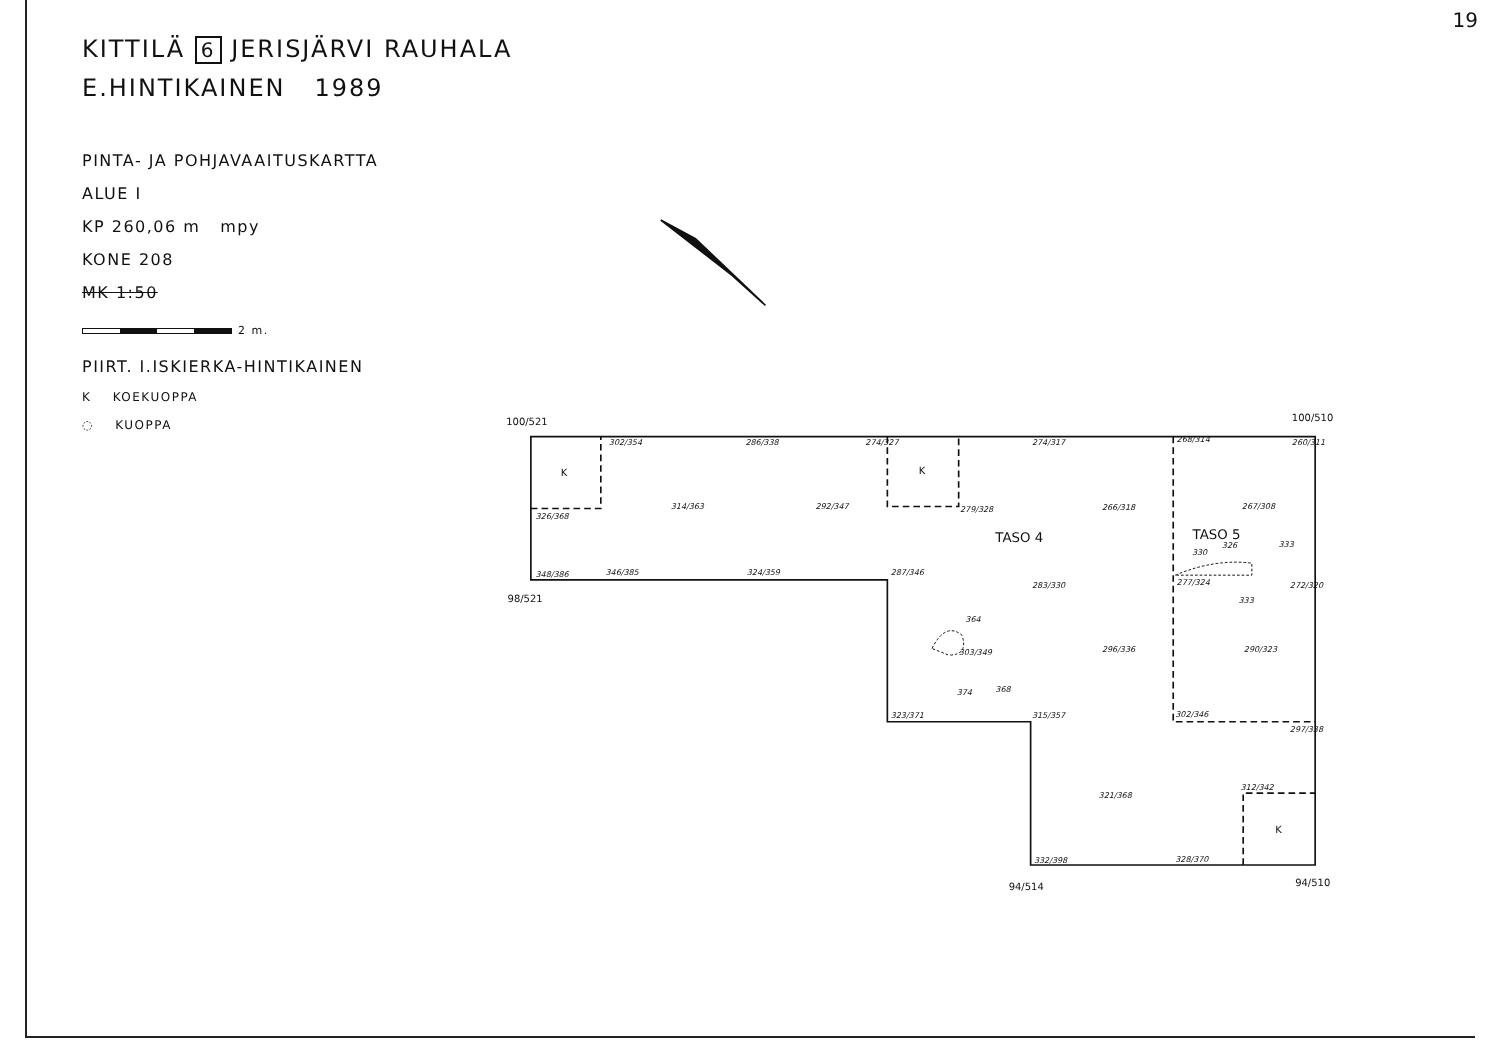19
KITTILÄ 6 JERISJÄRVI RAUHALA
E.HINTIKAINEN 1989
PINTA- JA POHJAVAAITUSKARTTA
ALUE I
KP 260,06 m mpy
KONE 208
MK 1:50
2 m.
PIIRT. I.ISKIERKA-HINTIKAINEN
K KOEKUOPPA
◌ KUOPPA
100/521
100/510
98/521
94/514
94/510
K
K
K
TASO 4
TASO 5
302/354
286/338
274/327
274/317
268/314
260/311
326/368
314/363
292/347
279/328
266/318
267/308
348/386
346/385
324/359
287/346
283/330
277/324
272/320
303/349
296/336
290/323
323/371
315/357
302/346
297/338
312/342
321/368
332/398
328/370
364
374
368
330
326
333
333